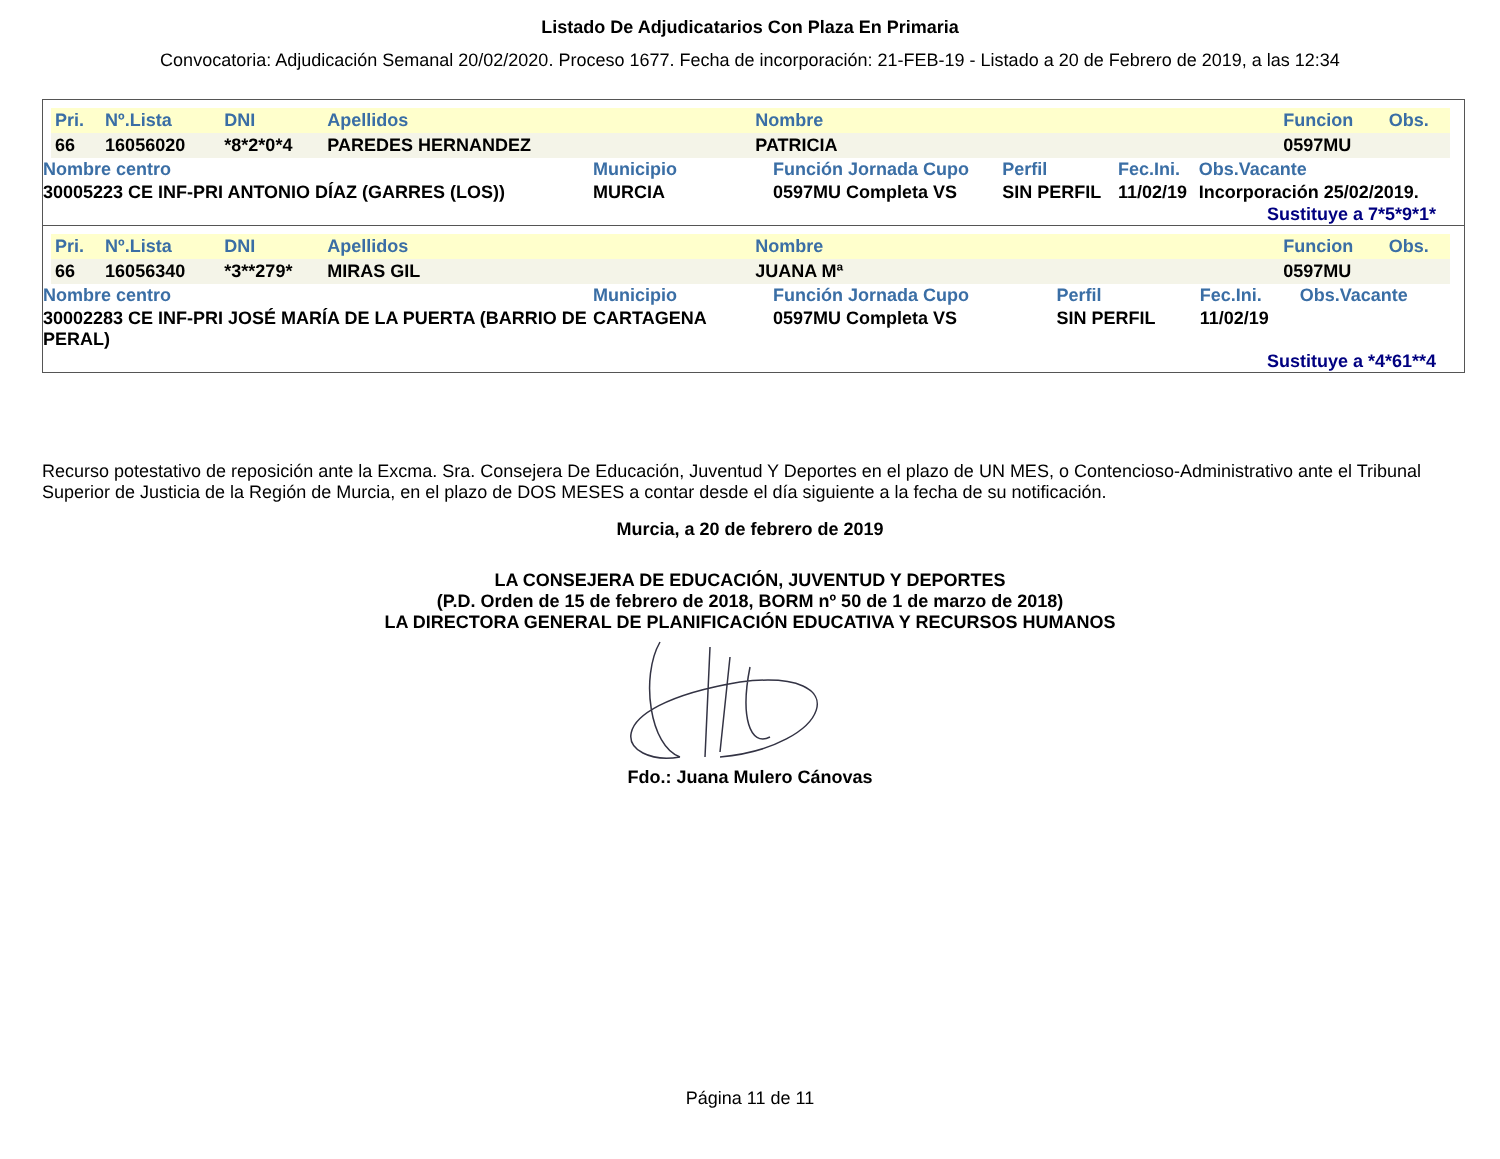Listado De Adjudicatarios Con Plaza En Primaria
Convocatoria: Adjudicación Semanal 20/02/2020. Proceso 1677. Fecha de incorporación: 21-FEB-19 - Listado a 20 de Febrero de 2019, a las 12:34
| Pri. | Nº.Lista | DNI | Apellidos | Nombre | Funcion | Obs. |
| 66 | 16056020 | *8*2*0*4 | PAREDES HERNANDEZ | PATRICIA | 0597MU | |
| Nombre centro | Municipio | Función Jornada Cupo | Perfil | Fec.Ini. | Obs.Vacante |
| 30005223 CE INF-PRI ANTONIO DÍAZ (GARRES (LOS)) | MURCIA | 0597MU Completa VS | SIN PERFIL | 11/02/19 | Incorporación 25/02/2019. |
Sustituye a 7*5*9*1*
| Pri. | Nº.Lista | DNI | Apellidos | Nombre | Funcion | Obs. |
| 66 | 16056340 | *3**279* | MIRAS GIL | JUANA Mª | 0597MU | |
| Nombre centro | Municipio | Función Jornada Cupo | Perfil | Fec.Ini. | Obs.Vacante |
| 30002283 CE INF-PRI JOSÉ MARÍA DE LA PUERTA (BARRIO DE PERAL) | CARTAGENA | 0597MU Completa VS | SIN PERFIL | 11/02/19 | |
Sustituye a *4*61**4
Recurso potestativo de reposición ante la Excma. Sra. Consejera De Educación, Juventud Y Deportes en el plazo de UN MES, o Contencioso-Administrativo ante el Tribunal Superior de Justicia de la Región de Murcia, en el plazo de DOS MESES a contar desde el día siguiente a la fecha de su notificación.
Murcia, a 20 de febrero de 2019
LA CONSEJERA DE EDUCACIÓN, JUVENTUD Y DEPORTES
(P.D. Orden de 15 de febrero de 2018, BORM nº 50 de 1 de marzo de 2018)
LA DIRECTORA GENERAL DE PLANIFICACIÓN EDUCATIVA Y RECURSOS HUMANOS
Fdo.: Juana Mulero Cánovas
Página 11 de 11